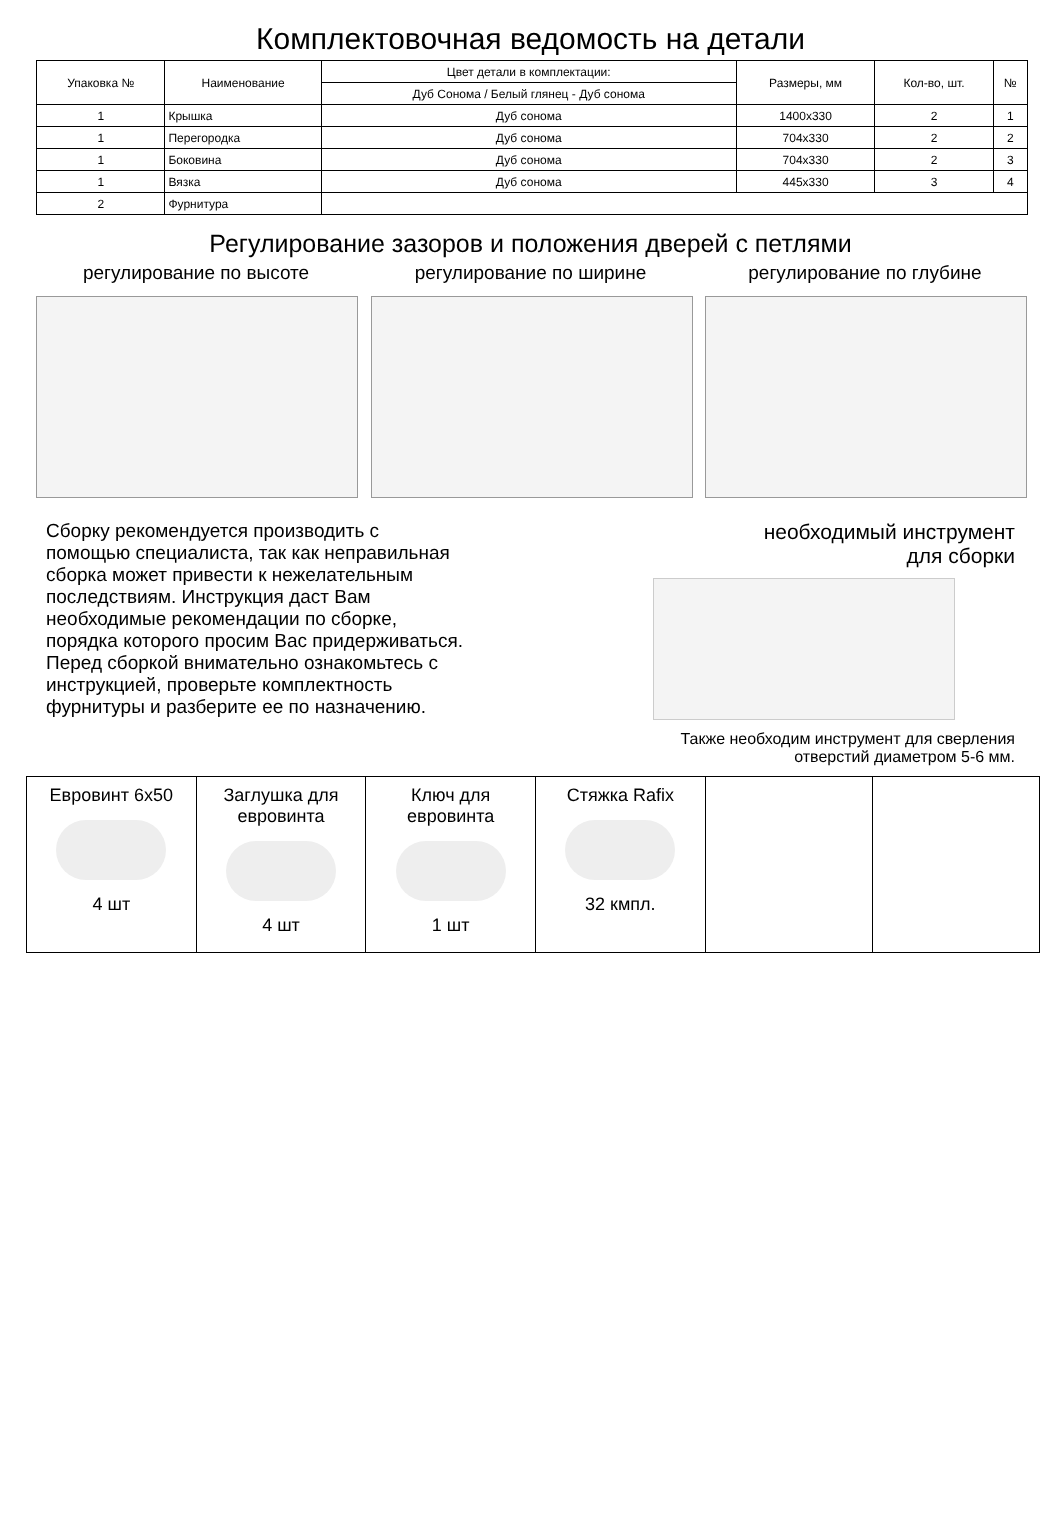Комплектовочная ведомость на детали
| Упаковка № | Наименование | Цвет детали в комплектации: | Размеры, мм | Кол-во, шт. | № |
| --- | --- | --- | --- | --- | --- |
| | | Дуб Сонома / Белый глянец - Дуб сонома | | | |
| 1 | Крышка | Дуб сонома | 1400x330 | 2 | 1 |
| 1 | Перегородка | Дуб сонома | 704x330 | 2 | 2 |
| 1 | Боковина | Дуб сонома | 704x330 | 2 | 3 |
| 1 | Вязка | Дуб сонома | 445x330 | 3 | 4 |
| 2 | Фурнитура | | | | |
Регулирование зазоров и положения дверей с петлями
регулирование по высоте регулирование по ширине регулирование по глубине
Сборку рекомендуется производить с помощью специалиста, так как неправильная сборка может привести к нежелательным последствиям. Инструкция даст Вам необходимые рекомендации по сборке, порядка которого просим Вас придерживаться. Перед сборкой внимательно ознакомьтесь с инструкцией, проверьте комплектность фурнитуры и разберите ее по назначению.
необходимый инструмент
для сборки
Также необходим инструмент для сверления
отверстий диаметром 5-6 мм.
| Евровинт 6x50 4 шт | Заглушка для евровинта 4 шт | Ключ для евровинта 1 шт | Стяжка Rafix 32 кмпл. | | |